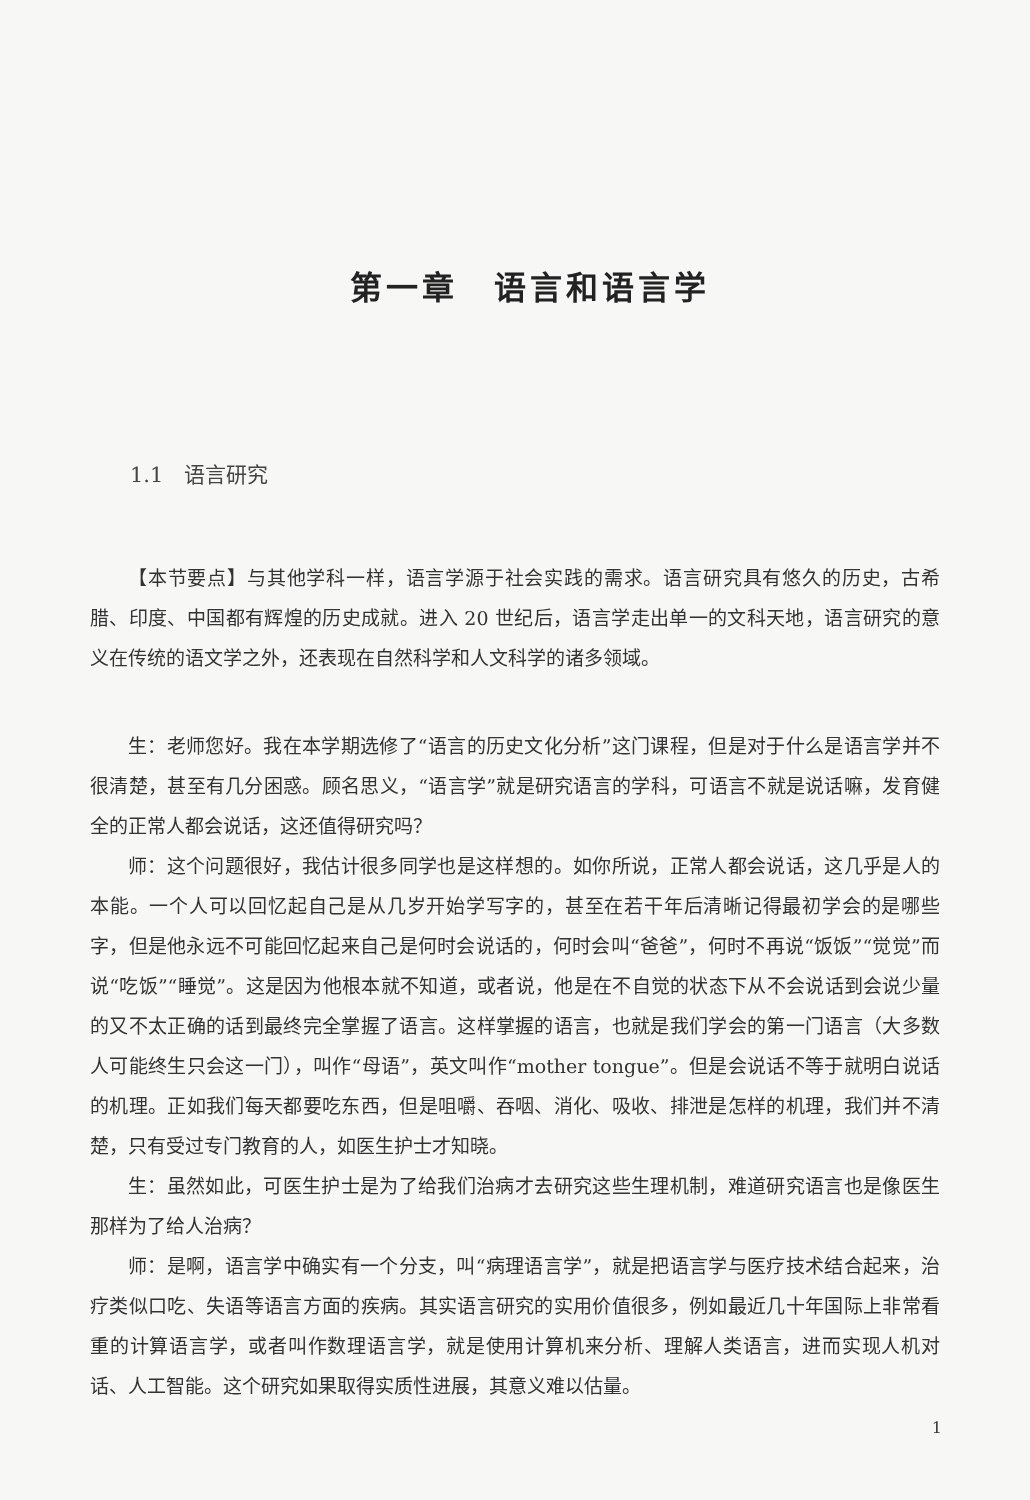第一章　语言和语言学
1.1　语言研究
【本节要点】与其他学科一样，语言学源于社会实践的需求。语言研究具有悠久的历史，古希腊、印度、中国都有辉煌的历史成就。进入 20 世纪后，语言学走出单一的文科天地，语言研究的意义在传统的语文学之外，还表现在自然科学和人文科学的诸多领域。
生：老师您好。我在本学期选修了“语言的历史文化分析”这门课程，但是对于什么是语言学并不很清楚，甚至有几分困惑。顾名思义，“语言学”就是研究语言的学科，可语言不就是说话嘛，发育健全的正常人都会说话，这还值得研究吗？
师：这个问题很好，我估计很多同学也是这样想的。如你所说，正常人都会说话，这几乎是人的本能。一个人可以回忆起自己是从几岁开始学写字的，甚至在若干年后清晰记得最初学会的是哪些字，但是他永远不可能回忆起来自己是何时会说话的，何时会叫“爸爸”，何时不再说“饭饭”“觉觉”而说“吃饭”“睡觉”。这是因为他根本就不知道，或者说，他是在不自觉的状态下从不会说话到会说少量的又不太正确的话到最终完全掌握了语言。这样掌握的语言，也就是我们学会的第一门语言（大多数人可能终生只会这一门），叫作“母语”，英文叫作“mother tongue”。但是会说话不等于就明白说话的机理。正如我们每天都要吃东西，但是咀嚼、吞咽、消化、吸收、排泄是怎样的机理，我们并不清楚，只有受过专门教育的人，如医生护士才知晓。
生：虽然如此，可医生护士是为了给我们治病才去研究这些生理机制，难道研究语言也是像医生那样为了给人治病？
师：是啊，语言学中确实有一个分支，叫“病理语言学”，就是把语言学与医疗技术结合起来，治疗类似口吃、失语等语言方面的疾病。其实语言研究的实用价值很多，例如最近几十年国际上非常看重的计算语言学，或者叫作数理语言学，就是使用计算机来分析、理解人类语言，进而实现人机对话、人工智能。这个研究如果取得实质性进展，其意义难以估量。
1